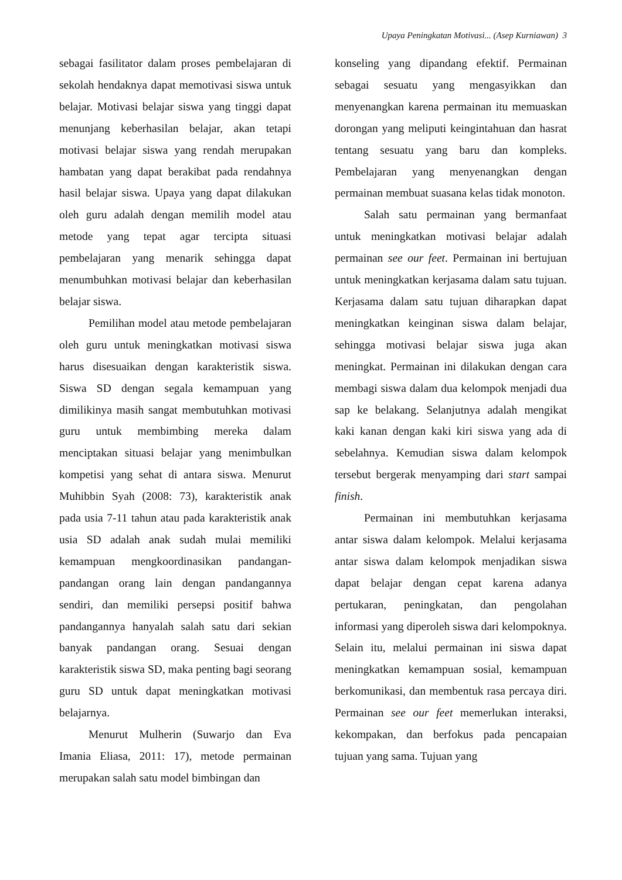Upaya Peningkatan Motivasi... (Asep Kurniawan) 3
sebagai fasilitator dalam proses pembelajaran di sekolah hendaknya dapat memotivasi siswa untuk belajar. Motivasi belajar siswa yang tinggi dapat menunjang keberhasilan belajar, akan tetapi motivasi belajar siswa yang rendah merupakan hambatan yang dapat berakibat pada rendahnya hasil belajar siswa. Upaya yang dapat dilakukan oleh guru adalah dengan memilih model atau metode yang tepat agar tercipta situasi pembelajaran yang menarik sehingga dapat menumbuhkan motivasi belajar dan keberhasilan belajar siswa.
Pemilihan model atau metode pembelajaran oleh guru untuk meningkatkan motivasi siswa harus disesuaikan dengan karakteristik siswa. Siswa SD dengan segala kemampuan yang dimilikinya masih sangat membutuhkan motivasi guru untuk membimbing mereka dalam menciptakan situasi belajar yang menimbulkan kompetisi yang sehat di antara siswa. Menurut Muhibbin Syah (2008: 73), karakteristik anak pada usia 7-11 tahun atau pada karakteristik anak usia SD adalah anak sudah mulai memiliki kemampuan mengkoordinasikan pandangan-pandangan orang lain dengan pandangannya sendiri, dan memiliki persepsi positif bahwa pandangannya hanyalah salah satu dari sekian banyak pandangan orang. Sesuai dengan karakteristik siswa SD, maka penting bagi seorang guru SD untuk dapat meningkatkan motivasi belajarnya.
Menurut Mulherin (Suwarjo dan Eva Imania Eliasa, 2011: 17), metode permainan merupakan salah satu model bimbingan dan
konseling yang dipandang efektif. Permainan sebagai sesuatu yang mengasyikkan dan menyenangkan karena permainan itu memuaskan dorongan yang meliputi keingintahuan dan hasrat tentang sesuatu yang baru dan kompleks. Pembelajaran yang menyenangkan dengan permainan membuat suasana kelas tidak monoton.
Salah satu permainan yang bermanfaat untuk meningkatkan motivasi belajar adalah permainan see our feet. Permainan ini bertujuan untuk meningkatkan kerjasama dalam satu tujuan. Kerjasama dalam satu tujuan diharapkan dapat meningkatkan keinginan siswa dalam belajar, sehingga motivasi belajar siswa juga akan meningkat. Permainan ini dilakukan dengan cara membagi siswa dalam dua kelompok menjadi dua sap ke belakang. Selanjutnya adalah mengikat kaki kanan dengan kaki kiri siswa yang ada di sebelahnya. Kemudian siswa dalam kelompok tersebut bergerak menyamping dari start sampai finish.
Permainan ini membutuhkan kerjasama antar siswa dalam kelompok. Melalui kerjasama antar siswa dalam kelompok menjadikan siswa dapat belajar dengan cepat karena adanya pertukaran, peningkatan, dan pengolahan informasi yang diperoleh siswa dari kelompoknya. Selain itu, melalui permainan ini siswa dapat meningkatkan kemampuan sosial, kemampuan berkomunikasi, dan membentuk rasa percaya diri. Permainan see our feet memerlukan interaksi, kekompakan, dan berfokus pada pencapaian tujuan yang sama. Tujuan yang